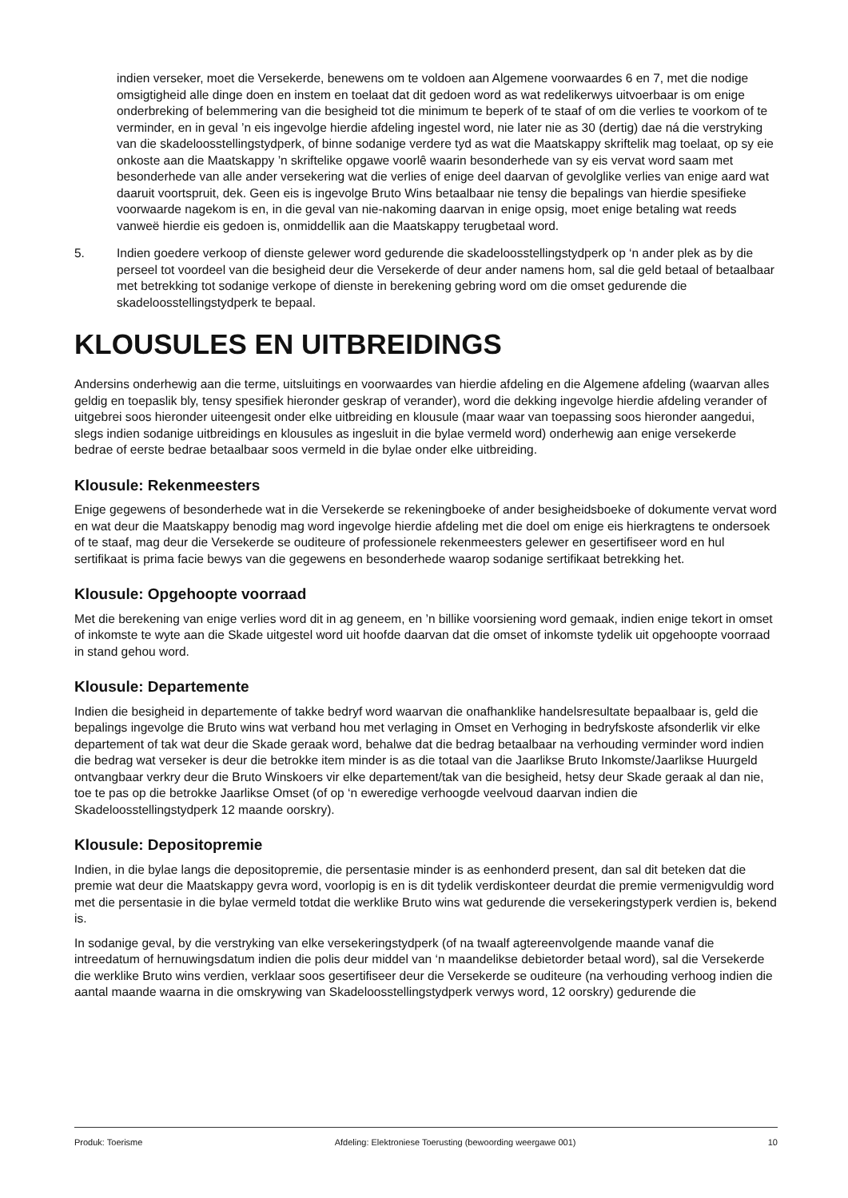indien verseker, moet die Versekerde, benewens om te voldoen aan Algemene voorwaardes 6 en 7, met die nodige omsigtigheid alle dinge doen en instem en toelaat dat dit gedoen word as wat redelikerwys uitvoerbaar is om enige onderbreking of belemmering van die besigheid tot die minimum te beperk of te staaf of om die verlies te voorkom of te verminder, en in geval ’n eis ingevolge hierdie afdeling ingestel word, nie later nie as 30 (dertig) dae ná die verstryking van die skadeloosstellingstydperk, of binne sodanige verdere tyd as wat die Maatskappy skriftelik mag toelaat, op sy eie onkoste aan die Maatskappy ’n skriftelike opgawe voorlê waarin besonderhede van sy eis vervat word saam met besonderhede van alle ander versekering wat die verlies of enige deel daarvan of gevolglike verlies van enige aard wat daaruit voortspruit, dek. Geen eis is ingevolge Bruto Wins betaalbaar nie tensy die bepalings van hierdie spesifieke voorwaarde nagekom is en, in die geval van nie-nakoming daarvan in enige opsig, moet enige betaling wat reeds vanweë hierdie eis gedoen is, onmiddellik aan die Maatskappy terugbetaal word.
5. Indien goedere verkoop of dienste gelewer word gedurende die skadeloosstellingstydperk op ‘n ander plek as by die perseel tot voordeel van die besigheid deur die Versekerde of deur ander namens hom, sal die geld betaal of betaalbaar met betrekking tot sodanige verkope of dienste in berekening gebring word om die omset gedurende die skadeloosstellingstydperk te bepaal.
KLOUSULES EN UITBREIDINGS
Andersins onderhewig aan die terme, uitsluitings en voorwaardes van hierdie afdeling en die Algemene afdeling (waarvan alles geldig en toepaslik bly, tensy spesifiek hieronder geskrap of verander), word die dekking ingevolge hierdie afdeling verander of uitgebrei soos hieronder uiteengesit onder elke uitbreiding en klousule (maar waar van toepassing soos hieronder aangedui, slegs indien sodanige uitbreidings en klousules as ingesluit in die bylae vermeld word) onderhewig aan enige versekerde bedrae of eerste bedrae betaalbaar soos vermeld in die bylae onder elke uitbreiding.
Klousule: Rekenmeesters
Enige gegewens of besonderhede wat in die Versekerde se rekeningboeke of ander besigheidsboeke of dokumente vervat word en wat deur die Maatskappy benodig mag word ingevolge hierdie afdeling met die doel om enige eis hierkragtens te ondersoek of te staaf, mag deur die Versekerde se ouditeure of professionele rekenmeesters gelewer en gesertifiseer word en hul sertifikaat is prima facie bewys van die gegewens en besonderhede waarop sodanige sertifikaat betrekking het.
Klousule: Opgehoopte voorraad
Met die berekening van enige verlies word dit in ag geneem, en ’n billike voorsiening word gemaak, indien enige tekort in omset of inkomste te wyte aan die Skade uitgestel word uit hoofde daarvan dat die omset of inkomste tydelik uit opgehoopte voorraad in stand gehou word.
Klousule: Departemente
Indien die besigheid in departemente of takke bedryf word waarvan die onafhanklike handelsresultate bepaalbaar is, geld die bepalings ingevolge die Bruto wins wat verband hou met verlaging in Omset en Verhoging in bedryfskoste afsonderlik vir elke departement of tak wat deur die Skade geraak word, behalwe dat die bedrag betaalbaar na verhouding verminder word indien die bedrag wat verseker is deur die betrokke item minder is as die totaal van die Jaarlikse Bruto Inkomste/Jaarlikse Huurgeld ontvangbaar verkry deur die Bruto Winskoers vir elke departement/tak van die besigheid, hetsy deur Skade geraak al dan nie, toe te pas op die betrokke Jaarlikse Omset (of op ‘n eweredige verhoogde veelvoud daarvan indien die Skadeloosstellingstydperk 12 maande oorskry).
Klousule: Depositopremie
Indien, in die bylae langs die depositopremie, die persentasie minder is as eenhonderd present, dan sal dit beteken dat die premie wat deur die Maatskappy gevra word, voorlopig is en is dit tydelik verdiskonteer deurdat die premie vermenigvuldig word met die persentasie in die bylae vermeld totdat die werklike Bruto wins wat gedurende die versekeringstyperk verdien is, bekend is.
In sodanige geval, by die verstryking van elke versekeringstydperk (of na twaalf agtereenvolgende maande vanaf die intreedatum of hernuwingsdatum indien die polis deur middel van ‘n maandelikse debietorder betaal word), sal die Versekerde die werklike Bruto wins verdien, verklaar soos gesertifiseer deur die Versekerde se ouditeure (na verhouding verhoog indien die aantal maande waarna in die omskrywing van Skadeloosstellingstydperk verwys word, 12 oorskry) gedurende die
Produk: Toerisme Afdeling: Elektroniese Toerusting (bewoording weergawe 001) 10